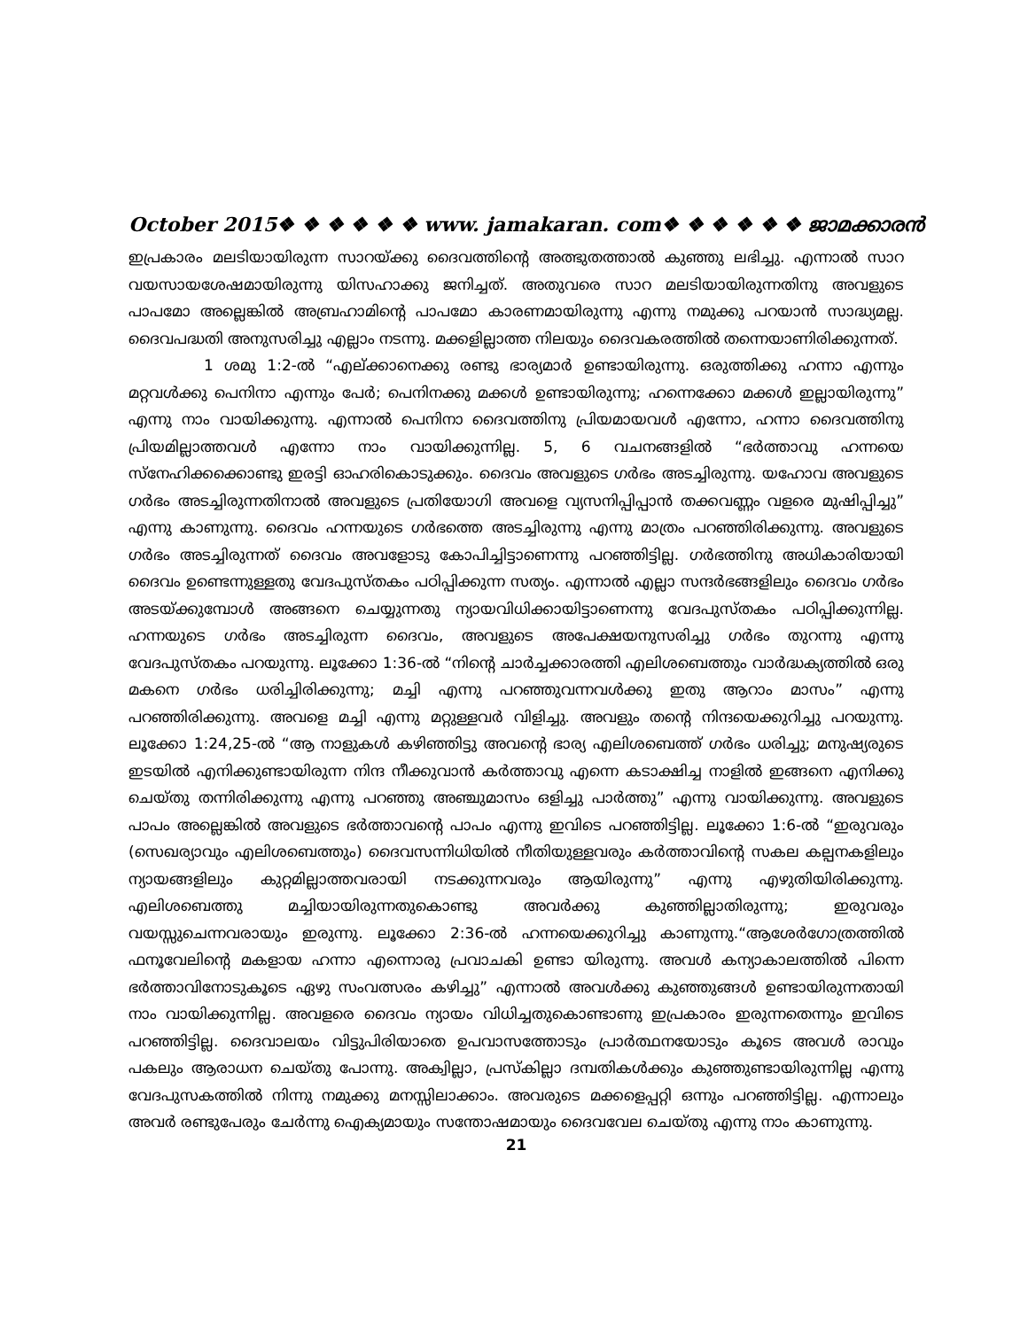October 2015❖ ❖ ❖ ❖ ❖ ❖ www. jamakaran. com❖ ❖ ❖ ❖ ❖ ❖ ജാമക്കാരൻ
ഇപ്രകാരം മലടിയായിരുന്ന സാറയ്ക്കു ദൈവത്തിന്റെ അത്ഭുതത്താൽ കുഞ്ഞു ലഭിച്ചു. എന്നാൽ സാറ വയസായശേഷമായിരുന്നു യിസഹാക്കു ജനിച്ചത്. അതുവരെ സാറ മലടിയായിരുന്നതിനു അവളുടെ പാപമോ അല്ലെങ്കിൽ അബ്രഹാമിന്റെ പാപമോ കാരണമായിരുന്നു എന്നു നമുക്കു പറയാൻ സാദ്ധ്യമല്ല. ദൈവപദ്ധതി അനുസരിച്ചു എല്ലാം നടന്നു. മക്കളില്ലാത്ത നിലയും ദൈവകരത്തിൽ തന്നെയാണിരിക്കുന്നത്.
1 ശമു 1:2-ൽ “എല്ക്കാനെക്കു രണ്ടു ഭാര്യമാർ ഉണ്ടായിരുന്നു. ഒരുത്തിക്കു ഹന്നാ എന്നും മറ്റവൾക്കു പെനിനാ എന്നും പേർ; പെനിനക്കു മക്കൾ ഉണ്ടായിരുന്നു; ഹന്നെക്കോ മക്കൾ ഇല്ലായിരുന്നു” എന്നു നാം വായിക്കുന്നു. എന്നാൽ പെനിനാ ദൈവത്തിനു പ്രിയമായവൾ എന്നോ, ഹന്നാ ദൈവത്തിനു പ്രിയമില്ലാത്തവൾ എന്നോ നാം വായിക്കുന്നില്ല. 5, 6 വചനങ്ങളിൽ “ഭർത്താവു ഹന്നയെ സ്നേഹിക്കക്കൊണ്ടു ഇരട്ടി ഓഹരികൊടുക്കും. ദൈവം അവളുടെ ഗർഭം അടച്ചിരുന്നു. യഹോവ അവളുടെ ഗർഭം അടച്ചിരുന്നതിനാൽ അവളുടെ പ്രതിയോഗി അവളെ വ്യസനിപ്പിപ്പാൻ തക്കവണ്ണം വളരെ മുഷിപ്പിച്ചു” എന്നു കാണുന്നു. ദൈവം ഹന്നയുടെ ഗർഭത്തെ അടച്ചിരുന്നു എന്നു മാത്രം പറഞ്ഞിരിക്കുന്നു. അവളുടെ ഗർഭം അടച്ചിരുന്നത് ദൈവം അവളോടു കോപിച്ചിട്ടാണെന്നു പറഞ്ഞിട്ടില്ല. ഗർഭത്തിനു അധികാരിയായി ദൈവം ഉണ്ടെന്നുള്ളതു വേദപുസ്തകം പഠിപ്പിക്കുന്ന സത്യം. എന്നാൽ എല്ലാ സന്ദർഭങ്ങളിലും ദൈവം ഗർഭം അടയ്ക്കുമ്പോൾ അങ്ങനെ ചെയ്യുന്നതു ന്യായവിധിക്കായിട്ടാണെന്നു വേദപുസ്തകം പഠിപ്പിക്കുന്നില്ല. ഹന്നയുടെ ഗർഭം അടച്ചിരുന്ന ദൈവം, അവളുടെ അപേക്ഷയനുസരിച്ചു ഗർഭം തുറന്നു എന്നു വേദപുസ്തകം പറയുന്നു. ലൂക്കോ 1:36-ൽ “നിന്റെ ചാർച്ചക്കാരത്തി എലിശബെത്തും വാർദ്ധക്യത്തിൽ ഒരു മകനെ ഗർഭം ധരിച്ചിരിക്കുന്നു; മച്ചി എന്നു പറഞ്ഞുവന്നവൾക്കു ഇതു ആറാം മാസം” എന്നു പറഞ്ഞിരിക്കുന്നു. അവളെ മച്ചി എന്നു മറ്റുള്ളവർ വിളിച്ചു. അവളും തന്റെ നിന്ദയെക്കുറിച്ചു പറയുന്നു. ലൂക്കോ 1:24,25-ൽ “ആ നാളുകൾ കഴിഞ്ഞിട്ടു അവന്റെ ഭാര്യ എലിശബെത്ത് ഗർഭം ധരിച്ചു; മനുഷ്യരുടെ ഇടയിൽ എനിക്കുണ്ടായിരുന്ന നിന്ദ നീക്കുവാൻ കർത്താവു എന്നെ കടാക്ഷിച്ച നാളിൽ ഇങ്ങനെ എനിക്കു ചെയ്തു തന്നിരിക്കുന്നു എന്നു പറഞ്ഞു അഞ്ചുമാസം ഒളിച്ചു പാർത്തു” എന്നു വായിക്കുന്നു. അവളുടെ പാപം അല്ലെങ്കിൽ അവളുടെ ഭർത്താവന്റെ പാപം എന്നു ഇവിടെ പറഞ്ഞിട്ടില്ല. ലൂക്കോ 1:6-ൽ “ഇരുവരും (സെഖര്യാവും എലിശബെത്തും) ദൈവസന്നിധിയിൽ നീതിയുള്ളവരും കർത്താവിന്റെ സകല കല്പനകളിലും ന്യായങ്ങളിലും കുറ്റമില്ലാത്തവരായി നടക്കുന്നവരും ആയിരുന്നു” എന്നു എഴുതിയിരിക്കുന്നു. എലിശബെത്തു മച്ചിയായിരുന്നതുകൊണ്ടു അവർക്കു കുഞ്ഞില്ലാതിരുന്നു; ഇരുവരും വയസ്സുചെന്നവരായും ഇരുന്നു. ലൂക്കോ 2:36-ൽ ഹന്നയെക്കുറിച്ചു കാണുന്നു.“ആശേർഗോത്രത്തിൽ ഫനൂവേലിന്റെ മകളായ ഹന്നാ എന്നൊരു പ്രവാചകി ഉണ്ടാ യിരുന്നു. അവൾ കന്യാകാലത്തിൽ പിന്നെ ഭർത്താവിനോടുകൂടെ ഏഴു സംവത്സരം കഴിച്ചു” എന്നാൽ അവൾക്കു കുഞ്ഞുങ്ങൾ ഉണ്ടായിരുന്നതായി നാം വായിക്കുന്നില്ല. അവളരെ ദൈവം ന്യായം വിധിച്ചതുകൊണ്ടാണു ഇപ്രകാരം ഇരുന്നതെന്നും ഇവിടെ പറഞ്ഞിട്ടില്ല. ദൈവാലയം വിട്ടുപിരിയാതെ ഉപവാസത്തോടും പ്രാർത്ഥനയോടും കൂടെ അവൾ രാവും പകലും ആരാധന ചെയ്തു പോന്നു. അക്വില്ലാ, പ്രസ്കില്ലാ ദമ്പതികൾക്കും കുഞ്ഞുണ്ടായിരുന്നില്ല എന്നു വേദപുസകത്തിൽ നിന്നു നമുക്കു മനസ്സിലാക്കാം. അവരുടെ മക്കളെപ്പറ്റി ഒന്നും പറഞ്ഞിട്ടില്ല. എന്നാലും അവർ രണ്ടുപേരും ചേർന്നു ഐക്യമായും സന്തോഷമായും ദൈവവേല ചെയ്തു എന്നു നാം കാണുന്നു.
21